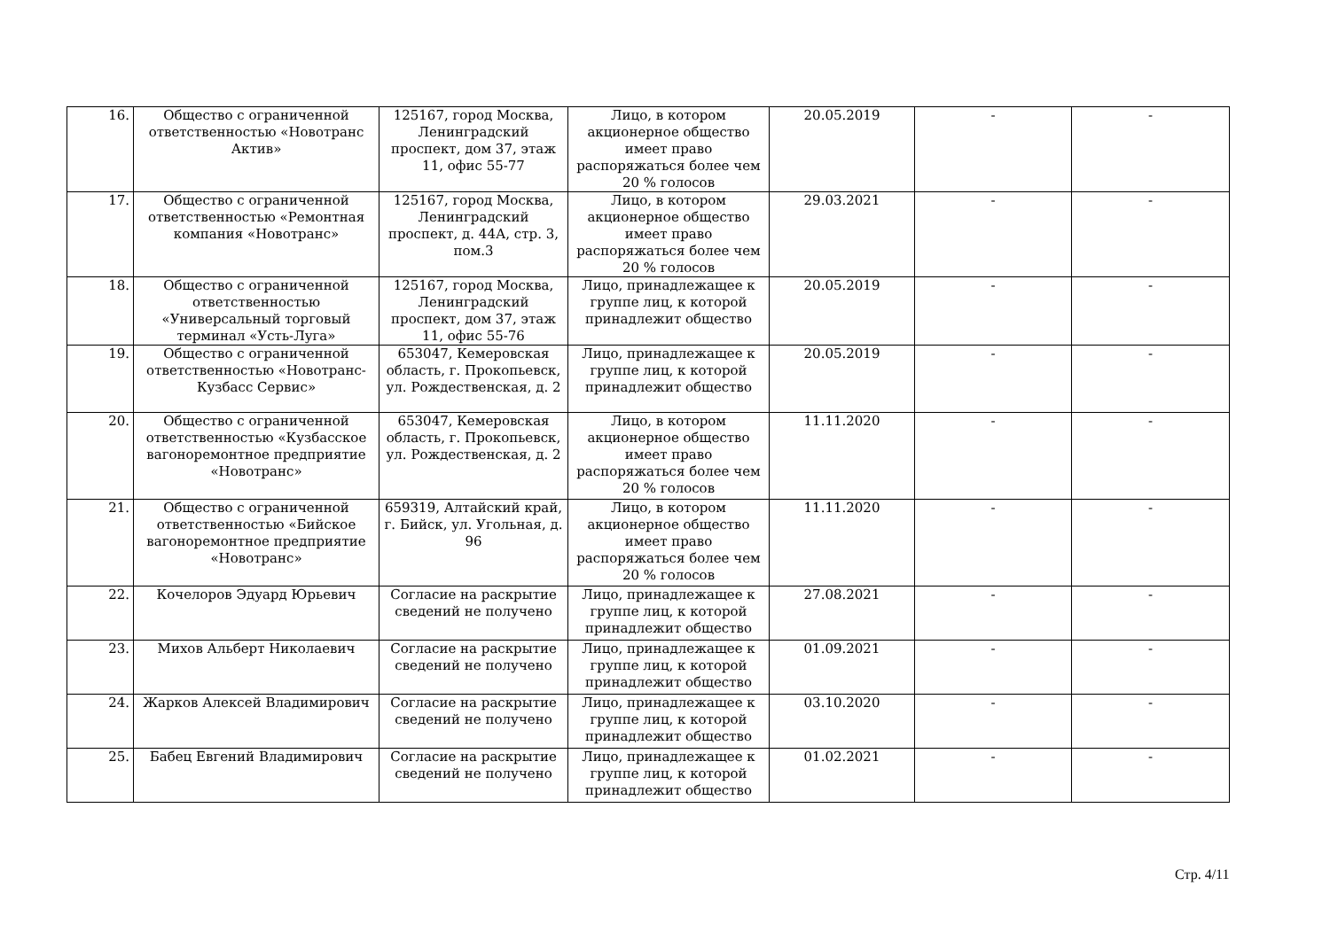| 16. | Общество с ограниченной ответственностью «Новотранс Актив» | 125167, город Москва, Ленинградский проспект, дом 37, этаж 11, офис 55-77 | Лицо, в котором акционерное общество имеет право распоряжаться более чем 20 % голосов | 20.05.2019 | - | - |
| 17. | Общество с ограниченной ответственностью «Ремонтная компания «Новотранс» | 125167, город Москва, Ленинградский проспект, д. 44А, стр. 3, пом.3 | Лицо, в котором акционерное общество имеет право распоряжаться более чем 20 % голосов | 29.03.2021 | - | - |
| 18. | Общество с ограниченной ответственностью «Универсальный торговый терминал «Усть-Луга» | 125167, город Москва, Ленинградский проспект, дом 37, этаж 11, офис 55-76 | Лицо, принадлежащее к группе лиц, к которой принадлежит общество | 20.05.2019 | - | - |
| 19. | Общество с ограниченной ответственностью «Новотранс-Кузбасс Сервис» | 653047, Кемеровская область, г. Прокопьевск, ул. Рождественская, д. 2 | Лицо, принадлежащее к группе лиц, к которой принадлежит общество | 20.05.2019 | - | - |
| 20. | Общество с ограниченной ответственностью «Кузбасское вагоноремонтное предприятие «Новотранс» | 653047, Кемеровская область, г. Прокопьевск, ул. Рождественская, д. 2 | Лицо, в котором акционерное общество имеет право распоряжаться более чем 20 % голосов | 11.11.2020 | - | - |
| 21. | Общество с ограниченной ответственностью «Бийское вагоноремонтное предприятие «Новотранс» | 659319, Алтайский край, г. Бийск, ул. Угольная, д. 96 | Лицо, в котором акционерное общество имеет право распоряжаться более чем 20 % голосов | 11.11.2020 | - | - |
| 22. | Кочелоров Эдуард Юрьевич | Согласие на раскрытие сведений не получено | Лицо, принадлежащее к группе лиц, к которой принадлежит общество | 27.08.2021 | - | - |
| 23. | Михов Альберт Николаевич | Согласие на раскрытие сведений не получено | Лицо, принадлежащее к группе лиц, к которой принадлежит общество | 01.09.2021 | - | - |
| 24. | Жарков Алексей Владимирович | Согласие на раскрытие сведений не получено | Лицо, принадлежащее к группе лиц, к которой принадлежит общество | 03.10.2020 | - | - |
| 25. | Бабец Евгений Владимирович | Согласие на раскрытие сведений не получено | Лицо, принадлежащее к группе лиц, к которой принадлежит общество | 01.02.2021 | - | - |
Стр. 4/11